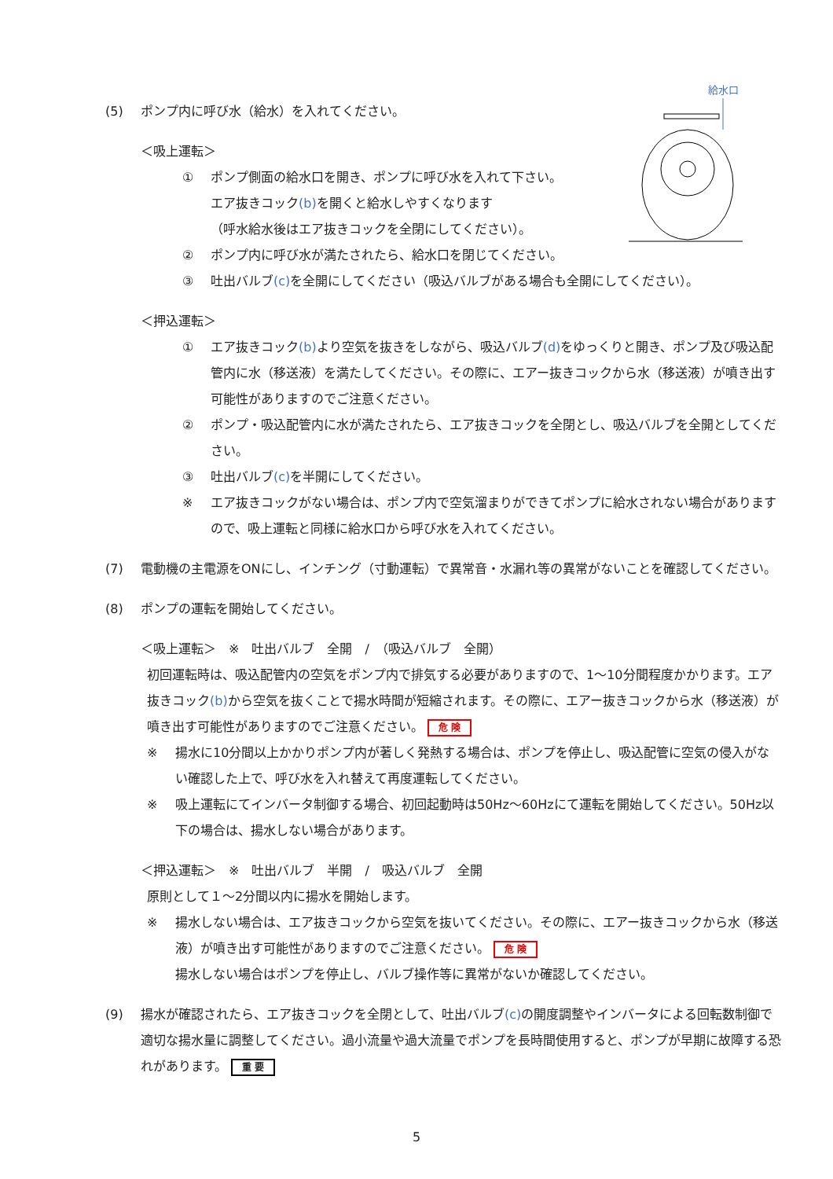給水口
(5) ポンプ内に呼び水（給水）を入れてください。
＜吸上運転＞
① ポンプ側面の給水口を開き、ポンプに呼び水を入れて下さい。
エア抜きコック(b) を開くと給水しやすくなります
（呼水給水後はエア抜きコックを全閉にしてください）。
② ポンプ内に呼び水が満たされたら、給水口を閉じてください。
③ 吐出バルブ(c) を全開にしてください（吸込バルブがある場合も全開にしてください）。
＜押込運転＞
① エア抜きコック(b) より空気を抜きをしながら、吸込バルブ(d) をゆっくりと開き、ポンプ及び吸込配管内に水（移送液）を満たしてください。その際に、エアー抜きコックから水（移送液）が噴き出す可能性がありますのでご注意ください。
② ポンプ・吸込配管内に水が満たされたら、エア抜きコックを全閉とし、吸込バルブを全開としてください。
③ 吐出バルブ(c) を半開にしてください。
※ エア抜きコックがない場合は、ポンプ内で空気溜まりができてポンプに給水されない場合がありますので、吸上運転と同様に給水口から呼び水を入れてください。
(7) 電動機の主電源をONにし、インチング（寸動運転）で異常音・水漏れ等の異常がないことを確認してください。
(8) ポンプの運転を開始してください。
＜吸上運転＞　※　吐出バルブ　全開　/　（吸込バルブ　全開）
初回運転時は、吸込配管内の空気をポンプ内で排気する必要がありますので、1～10分間程度かかります。エア抜きコック(b) から空気を抜くことで揚水時間が短縮されます。その際に、エアー抜きコックから水（移送液）が噴き出す可能性がありますのでご注意ください。 危 険
※ 揚水に10分間以上かかりポンプ内が著しく発熱する場合は、ポンプを停止し、吸込配管に空気の侵入がない確認した上で、呼び水を入れ替えて再度運転してください。
※ 吸上運転にてインバータ制御する場合、初回起動時は50Hz～60Hzにて運転を開始してください。50Hz以下の場合は、揚水しない場合があります。
＜押込運転＞　※　吐出バルブ　半開　/　吸込バルブ　全開
原則として１～2分間以内に揚水を開始します。
※ 揚水しない場合は、エア抜きコックから空気を抜いてください。その際に、エアー抜きコックから水（移送液）が噴き出す可能性がありますのでご注意ください。 危 険
揚水しない場合はポンプを停止し、バルブ操作等に異常がないか確認してください。
(9) 揚水が確認されたら、エア抜きコックを全閉として、吐出バルブ(c) の開度調整やインバータによる回転数制御で適切な揚水量に調整してください。過小流量や過大流量でポンプを長時間使用すると、ポンプが早期に故障する恐れがあります。 重 要
5